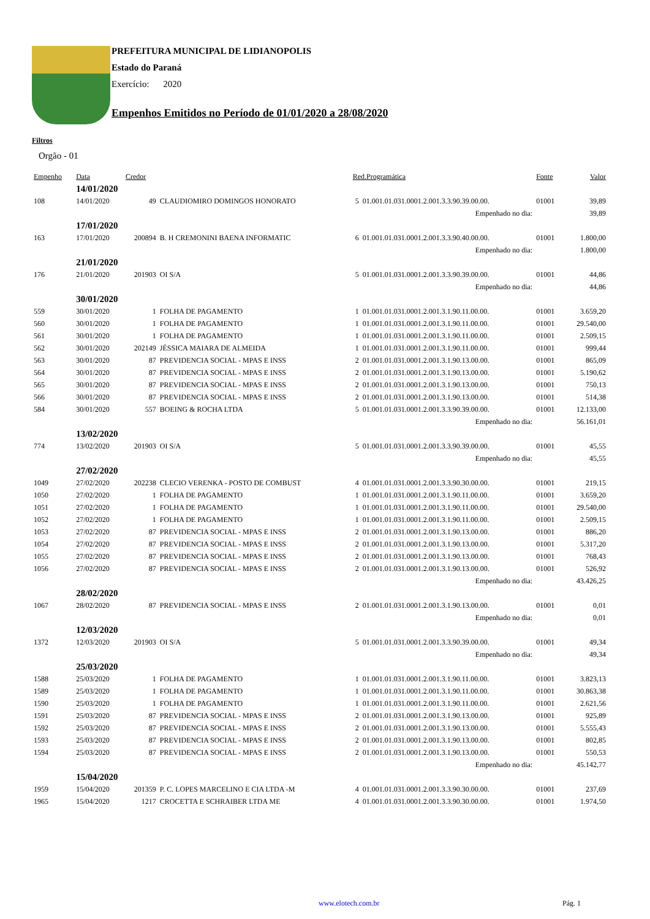PREFEITURA MUNICIPAL DE LIDIANOPOLIS
Estado do Paraná
Exercício: 2020
Empenhos Emitidos no Período de 01/01/2020 a 28/08/2020
Filtros
Orgão - 01
| Empenho | Data | Credor | | Red.Programática | | Fonte | Valor |
| --- | --- | --- | --- | --- | --- | --- | --- |
| | 14/01/2020 | | | | | | |
| 108 | 14/01/2020 | 49 | CLAUDIOMIRO DOMINGOS HONORATO | 5 | 01.001.01.031.0001.2.001.3.3.90.39.00.00. | 01001 | 39,89 |
| Empenhado no dia: | | | | | | | 39,89 |
| | 17/01/2020 | | | | | | |
| 163 | 17/01/2020 | 200894 | B. H CREMONINI BAENA INFORMATIC | 6 | 01.001.01.031.0001.2.001.3.3.90.40.00.00. | 01001 | 1.800,00 |
| Empenhado no dia: | | | | | | | 1.800,00 |
| | 21/01/2020 | | | | | | |
| 176 | 21/01/2020 | 201903 | OI S/A | 5 | 01.001.01.031.0001.2.001.3.3.90.39.00.00. | 01001 | 44,86 |
| Empenhado no dia: | | | | | | | 44,86 |
| | 30/01/2020 | | | | | | |
| 559 | 30/01/2020 | 1 | FOLHA DE PAGAMENTO | 1 | 01.001.01.031.0001.2.001.3.1.90.11.00.00. | 01001 | 3.659,20 |
| 560 | 30/01/2020 | 1 | FOLHA DE PAGAMENTO | 1 | 01.001.01.031.0001.2.001.3.1.90.11.00.00. | 01001 | 29.540,00 |
| 561 | 30/01/2020 | 1 | FOLHA DE PAGAMENTO | 1 | 01.001.01.031.0001.2.001.3.1.90.11.00.00. | 01001 | 2.509,15 |
| 562 | 30/01/2020 | 202149 | JÉSSICA MAIARA DE ALMEIDA | 1 | 01.001.01.031.0001.2.001.3.1.90.11.00.00. | 01001 | 999,44 |
| 563 | 30/01/2020 | 87 | PREVIDENCIA SOCIAL - MPAS E INSS | 2 | 01.001.01.031.0001.2.001.3.1.90.13.00.00. | 01001 | 865,09 |
| 564 | 30/01/2020 | 87 | PREVIDENCIA SOCIAL - MPAS E INSS | 2 | 01.001.01.031.0001.2.001.3.1.90.13.00.00. | 01001 | 5.190,62 |
| 565 | 30/01/2020 | 87 | PREVIDENCIA SOCIAL - MPAS E INSS | 2 | 01.001.01.031.0001.2.001.3.1.90.13.00.00. | 01001 | 750,13 |
| 566 | 30/01/2020 | 87 | PREVIDENCIA SOCIAL - MPAS E INSS | 2 | 01.001.01.031.0001.2.001.3.1.90.13.00.00. | 01001 | 514,38 |
| 584 | 30/01/2020 | 557 | BOEING & ROCHA LTDA | 5 | 01.001.01.031.0001.2.001.3.3.90.39.00.00. | 01001 | 12.133,00 |
| Empenhado no dia: | | | | | | | 56.161,01 |
| | 13/02/2020 | | | | | | |
| 774 | 13/02/2020 | 201903 | OI S/A | 5 | 01.001.01.031.0001.2.001.3.3.90.39.00.00. | 01001 | 45,55 |
| Empenhado no dia: | | | | | | | 45,55 |
| | 27/02/2020 | | | | | | |
| 1049 | 27/02/2020 | 202238 | CLECIO VERENKA - POSTO DE COMBUST | 4 | 01.001.01.031.0001.2.001.3.3.90.30.00.00. | 01001 | 219,15 |
| 1050 | 27/02/2020 | 1 | FOLHA DE PAGAMENTO | 1 | 01.001.01.031.0001.2.001.3.1.90.11.00.00. | 01001 | 3.659,20 |
| 1051 | 27/02/2020 | 1 | FOLHA DE PAGAMENTO | 1 | 01.001.01.031.0001.2.001.3.1.90.11.00.00. | 01001 | 29.540,00 |
| 1052 | 27/02/2020 | 1 | FOLHA DE PAGAMENTO | 1 | 01.001.01.031.0001.2.001.3.1.90.11.00.00. | 01001 | 2.509,15 |
| 1053 | 27/02/2020 | 87 | PREVIDENCIA SOCIAL - MPAS E INSS | 2 | 01.001.01.031.0001.2.001.3.1.90.13.00.00. | 01001 | 886,20 |
| 1054 | 27/02/2020 | 87 | PREVIDENCIA SOCIAL - MPAS E INSS | 2 | 01.001.01.031.0001.2.001.3.1.90.13.00.00. | 01001 | 5.317,20 |
| 1055 | 27/02/2020 | 87 | PREVIDENCIA SOCIAL - MPAS E INSS | 2 | 01.001.01.031.0001.2.001.3.1.90.13.00.00. | 01001 | 768,43 |
| 1056 | 27/02/2020 | 87 | PREVIDENCIA SOCIAL - MPAS E INSS | 2 | 01.001.01.031.0001.2.001.3.1.90.13.00.00. | 01001 | 526,92 |
| Empenhado no dia: | | | | | | | 43.426,25 |
| | 28/02/2020 | | | | | | |
| 1067 | 28/02/2020 | 87 | PREVIDENCIA SOCIAL - MPAS E INSS | 2 | 01.001.01.031.0001.2.001.3.1.90.13.00.00. | 01001 | 0,01 |
| Empenhado no dia: | | | | | | | 0,01 |
| | 12/03/2020 | | | | | | |
| 1372 | 12/03/2020 | 201903 | OI S/A | 5 | 01.001.01.031.0001.2.001.3.3.90.39.00.00. | 01001 | 49,34 |
| Empenhado no dia: | | | | | | | 49,34 |
| | 25/03/2020 | | | | | | |
| 1588 | 25/03/2020 | 1 | FOLHA DE PAGAMENTO | 1 | 01.001.01.031.0001.2.001.3.1.90.11.00.00. | 01001 | 3.823,13 |
| 1589 | 25/03/2020 | 1 | FOLHA DE PAGAMENTO | 1 | 01.001.01.031.0001.2.001.3.1.90.11.00.00. | 01001 | 30.863,38 |
| 1590 | 25/03/2020 | 1 | FOLHA DE PAGAMENTO | 1 | 01.001.01.031.0001.2.001.3.1.90.11.00.00. | 01001 | 2.621,56 |
| 1591 | 25/03/2020 | 87 | PREVIDENCIA SOCIAL - MPAS E INSS | 2 | 01.001.01.031.0001.2.001.3.1.90.13.00.00. | 01001 | 925,89 |
| 1592 | 25/03/2020 | 87 | PREVIDENCIA SOCIAL - MPAS E INSS | 2 | 01.001.01.031.0001.2.001.3.1.90.13.00.00. | 01001 | 5.555,43 |
| 1593 | 25/03/2020 | 87 | PREVIDENCIA SOCIAL - MPAS E INSS | 2 | 01.001.01.031.0001.2.001.3.1.90.13.00.00. | 01001 | 802,85 |
| 1594 | 25/03/2020 | 87 | PREVIDENCIA SOCIAL - MPAS E INSS | 2 | 01.001.01.031.0001.2.001.3.1.90.13.00.00. | 01001 | 550,53 |
| Empenhado no dia: | | | | | | | 45.142,77 |
| | 15/04/2020 | | | | | | |
| 1959 | 15/04/2020 | 201359 | P. C. LOPES MARCELINO E CIA LTDA -M | 4 | 01.001.01.031.0001.2.001.3.3.90.30.00.00. | 01001 | 237,69 |
| 1965 | 15/04/2020 | 1217 | CROCETTA E SCHRAIBER LTDA ME | 4 | 01.001.01.031.0001.2.001.3.3.90.30.00.00. | 01001 | 1.974,50 |
www.elotech.com.br Pág. 1